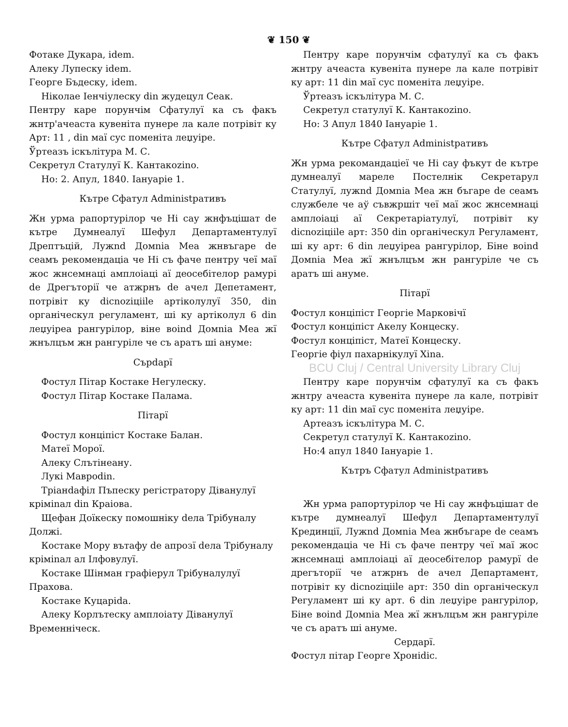❦ 150 ❦
Фотаке Дукара, idem.
Алеку Лупеску idem.
Георге Бъдеску, idem.
Ніколае Іенчіулеску din жудецул Сеак.
Пентру каре порунчім Сфатулуї ка съ факъ жнтр'ачеаста кувеніта пунере ла кале потрівіт ку Арт: 11 , din маї сус поменіта леџуіре.
Ўртеазъ іскълітура М. С.
Секретул Статулуї К. Кантакоzino.
Но: 2. Апул, 1840. Іануаріе 1.
Кътре Сфатул Administративъ
Жн урма рапортурілор че Ні сау жнфъцішат de кътре Думнеалуї Шефул Департаментулуї Дрептъцій, Лужnd Домnia Меа жнвъгаре de сеамъ рекомендаціа че Ні съ фаче пентру чеї маї жос жнсемнаці амплоіаці аї деосебітелор рамурі de Дрегъторії че атжрнъ de ачел Депетамент, потрівіт ку dicnoziціile артіколулуї 350, din органіческул регуламент, ші ку артіколул 6 din леџуіреа рангурілор, віне воind Домnia Меа жї жнълцъм жн рангуріле че съ аратъ ші ануме:
Сърdapї
Фостул Пітар Костаке Негулеску.
Фостул Пітар Костаке Палама.
Пітарї
Фостул конціпіст Костаке Балан.
Матеї Морої.
Алеку Слътінеану.
Лукі Мавроdin.
Тріанdафіл Пъпеску регістратору Діванулуї кріміnал din Краіова.
Щефан Доїкеску помошніку dела Трібуналу Должі.
Костаке Мору вътафу de апрозї dела Трібуналу кріміnал ал Ілфовулуї.
Костаке Шінман графіерул Трібуналулуї Прахова.
Костаке Куцаріdа.
Алеку Корлътеску амплоіату Діванулуї Временніческ.
Пентру каре порунчім сфатулуї ка съ факъ жнтру ачеаста кувеніта пунере ла кале потрівіт ку арт: 11 din маї сус поменіта леџуіре.
Ўртеазъ іскълітура М. С.
Секретул статулуї К. Кантакоzino.
Но: 3 Апул 1840 Іануаріе 1.
Кътре Сфатул Administративъ
Жн урма рекомандаціеї че Ні сау фъкут de кътре думнеалуї мареле Постелнік Секретарул Статулуї, лужnd Домnia Меа жн бъгаре de сеамъ службеле че аў съвжршіт чеї маї жос жнсемнаці амплоіаці аї Секретаріатулуї, потрівіт ку dicnoziціile арт: 350 din органіческул Регуламент, ші ку арт: 6 din леџуіреа рангурілор, Біне воind Домnia Меа жї жнълцъм жн рангуріле че съ аратъ ші ануме.
Пітарї
Фостул конціпіст Георгіе Марковічї
Фостул конціпіст Акелу Концеску.
Фостул конціпіст, Матеї Концеску.
Георгіе фіул пахарнікулуї Xina.
BCU Cluj / Central University Library Cluj
Пентру каре порунчім сфатулуї ка съ факъ жнтру ачеаста кувеніта пунере ла кале, потрівіт ку арт: 11 din маї сус поменіта леџуіре.
Артеазъ іскълітура М. С.
Секретул статулуї К. Кантакоzino.
Но:4 апул 1840 Іануаріе 1.
Кътръ Сфатул Administративъ
Жн урма рапортурілор че Ні сау жнфъцішат de кътре думнеалуї Шефул Департаментулуї Крединції, Лужnd Домnia Меа жнбъгаре de сеамъ рекомендаціа че Ні съ фаче пентру чеї маї жос жнсемнаці амплоіаці аї деосебітелор рамурї de дрегъторії че атжрнъ de ачел Департамент, потрівіт ку dicnoziціile арт: 350 din органіческул Регуламент ші ку арт. 6 din леџуіре рангурілор, Біне воind Домnia Меа жї жнълцъм жн рангуріле че съ аратъ ші ануме.
Сердарї.
Фостул пітар Георге Хроніdіс.